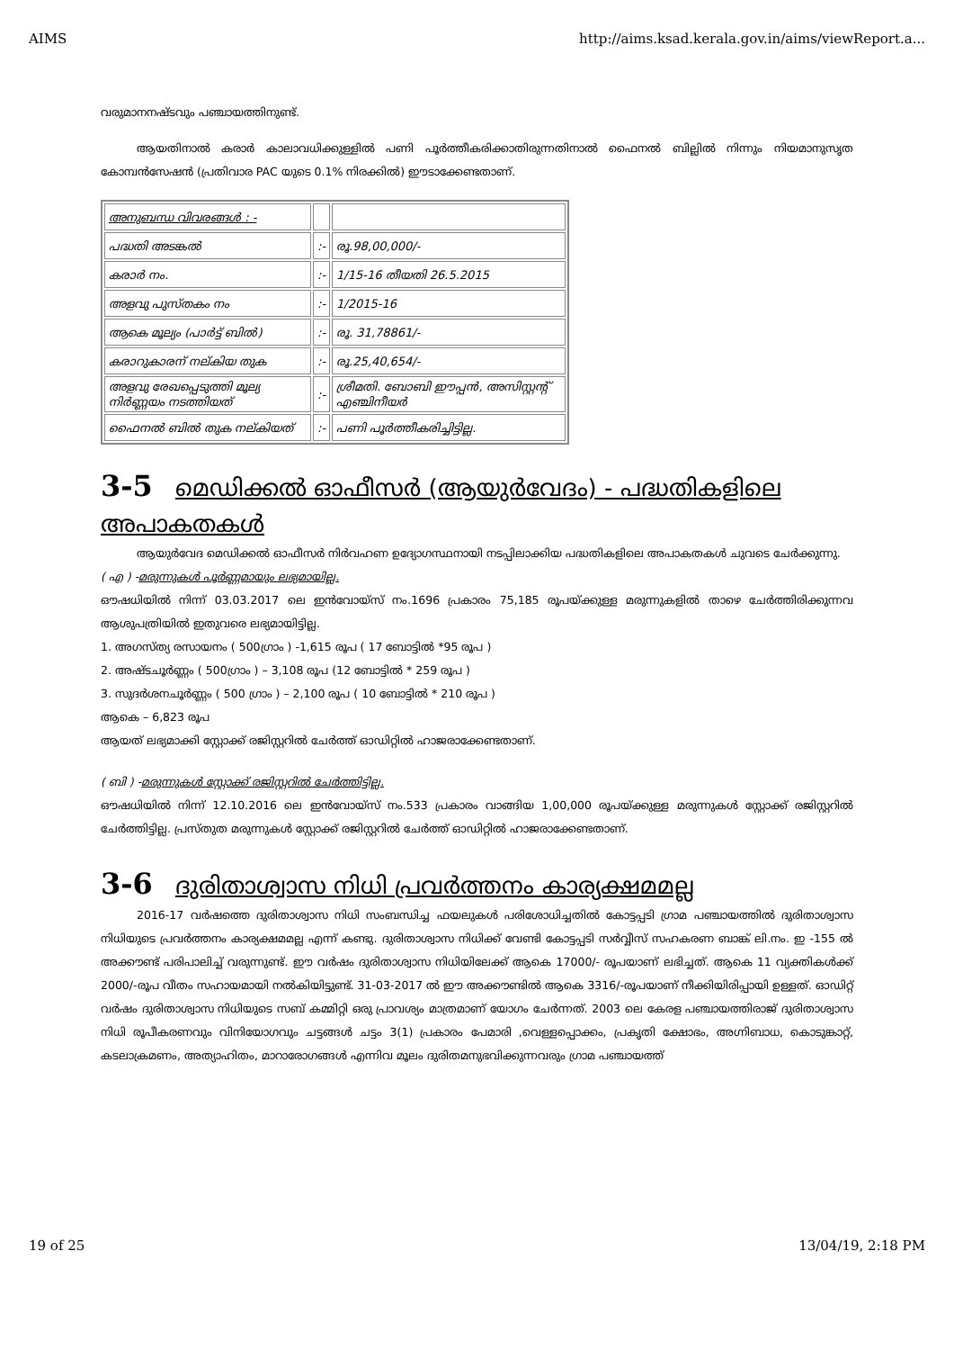AIMS http://aims.ksad.kerala.gov.in/aims/viewReport.a...
വരുമാനനഷ്ടവും പഞ്ചായത്തിനുണ്ട്.
ആയതിനാൽ കരാർ കാലാവധിക്കുള്ളിൽ പണി പൂർത്തീകരിക്കാതിരുന്നതിനാൽ ഫൈനൽ ബില്ലിൽ നിന്നും നിയമാനുസൃത കോമ്പൻസേഷൻ (പ്രതിവാര PAC യുടെ 0.1% നിരക്കിൽ) ഈടാക്കേണ്ടതാണ്.
| അനുബന്ധ വിവരങ്ങൾ : - | | |
| പദ്ധതി അടങ്കൽ | :- | രൂ.98,00,000/- |
| കരാർ നം. | :- | 1/15-16 തീയതി 26.5.2015 |
| അളവു പുസ്തകം നം | :- | 1/2015-16 |
| ആകെ മൂല്യം (പാർട്ട് ബിൽ) | :- | രൂ. 31,78861/- |
| കരാറുകാരന് നല്കിയ തുക | :- | രൂ.25,40,654/- |
| അളവു രേഖപ്പെടുത്തി മൂല്യ നിർണ്ണയം നടത്തിയത് | :- | ശ്രീമതി. ബോബി ഈപ്പൻ, അസിസ്റ്റന്റ് എഞ്ചിനീയർ |
| ഫൈനൽ ബിൽ തുക നല്കിയത് | :- | പണി പൂർത്തീകരിച്ചിട്ടില്ല. |
3-5 മെഡിക്കൽ ഓഫീസർ (ആയുർവേദം) - പദ്ധതികളിലെ അപാകതകൾ
ആയുർവേദ മെഡിക്കൽ ഓഫീസർ നിർവഹണ ഉദ്യോഗസ്ഥനായി നടപ്പിലാക്കിയ പദ്ധതികളിലെ അപാകതകൾ ചുവടെ ചേർക്കുന്നു.
( എ ) -മരുന്നുകൾ പൂർണ്ണമായും ലഭ്യമായില്ല.
ഔഷധിയിൽ നിന്ന് 03.03.2017 ലെ ഇൻവോയ്സ് നം.1696 പ്രകാരം 75,185 രൂപയ്ക്കുള്ള മരുന്നുകളിൽ താഴെ ചേർത്തിരിക്കുന്നവ ആശുപത്രിയിൽ ഇതുവരെ ലഭ്യമായിട്ടില്ല.
1. അഗസ്ത്യ രസായനം ( 500ഗ്രാം ) -1,615 രൂപ ( 17 ബോട്ടിൽ *95 രൂപ )
2. അഷ്ടചൂർണ്ണം ( 500ഗ്രാം ) – 3,108 രൂപ (12 ബോട്ടിൽ * 259 രൂപ )
3. സുദർശനചൂർണ്ണം ( 500 ഗ്രാം ) – 2,100 രൂപ ( 10 ബോട്ടിൽ * 210 രൂപ )
ആകെ – 6,823 രൂപ
ആയത് ലഭ്യമാക്കി സ്റ്റോക്ക് രജിസ്റ്ററിൽ ചേർത്ത് ഓഡിറ്റിൽ ഹാജരാക്കേണ്ടതാണ്.
( ബി ) -മരുന്നുകൾ സ്റ്റോക്ക് രജിസ്റ്ററിൽ ചേർത്തിട്ടില്ല.
ഔഷധിയിൽ നിന്ന് 12.10.2016 ലെ ഇൻവോയ്സ് നം.533 പ്രകാരം വാങ്ങിയ 1,00,000 രൂപയ്ക്കുള്ള മരുന്നുകൾ സ്റ്റോക്ക് രജിസ്റ്ററിൽ ചേർത്തിട്ടില്ല. പ്രസ്തുത മരുന്നുകൾ സ്റ്റോക്ക് രജിസ്റ്ററിൽ ചേർത്ത് ഓഡിറ്റിൽ ഹാജരാക്കേണ്ടതാണ്.
3-6 ദുരിതാശ്വാസ നിധി പ്രവർത്തനം കാര്യക്ഷമമല്ല
2016-17 വർഷത്തെ ദുരിതാശ്വാസ നിധി സംബന്ധിച്ച ഫയലുകൾ പരിശോധിച്ചതിൽ കോട്ടപ്പടി ഗ്രാമ പഞ്ചായത്തിൽ ദുരിതാശ്വാസ നിധിയുടെ പ്രവർത്തനം കാര്യക്ഷമമല്ല എന്ന് കണ്ടു. ദുരിതാശ്വാസ നിധിക്ക് വേണ്ടി കോട്ടപ്പടി സർവ്വീസ് സഹകരണ ബാങ്ക് ലി.നം. ഇ -155 ൽ അക്കൗണ്ട് പരിപാലിച്ച് വരുന്നുണ്ട്. ഈ വർഷം ദുരിതാശ്വാസ നിധിയിലേക്ക് ആകെ 17000/- രൂപയാണ് ലഭിച്ചത്. ആകെ 11 വ്യക്തികൾക്ക് 2000/-രൂപ വീതം സഹായമായി നൽകിയിട്ടുണ്ട്. 31-03-2017 ൽ ഈ അക്കൗണ്ടിൽ ആകെ 3316/-രൂപയാണ് നീക്കിയിരിപ്പായി ഉള്ളത്. ഓഡിറ്റ് വർഷം ദുരിതാശ്വാസ നിധിയുടെ സബ് കമ്മിറ്റി ഒരു പ്രാവശ്യം മാത്രമാണ് യോഗം ചേർന്നത്. 2003 ലെ കേരള പഞ്ചായത്തിരാജ് ദുരിതാശ്വാസ നിധി രൂപീകരണവും വിനിയോഗവും ചട്ടങ്ങൾ ചട്ടം 3(1) പ്രകാരം പേമാരി ,വെള്ളപ്പൊക്കം, പ്രകൃതി ക്ഷോഭം, അഗ്നിബാധ, കൊടുങ്കാറ്റ്, കടലാക്രമണം, അത്യാഹിതം, മാറാരോഗങ്ങൾ എന്നിവ മൂലം ദുരിതമനുഭവിക്കുന്നവരും ഗ്രാമ പഞ്ചായത്ത്
19 of 25 13/04/19, 2:18 PM